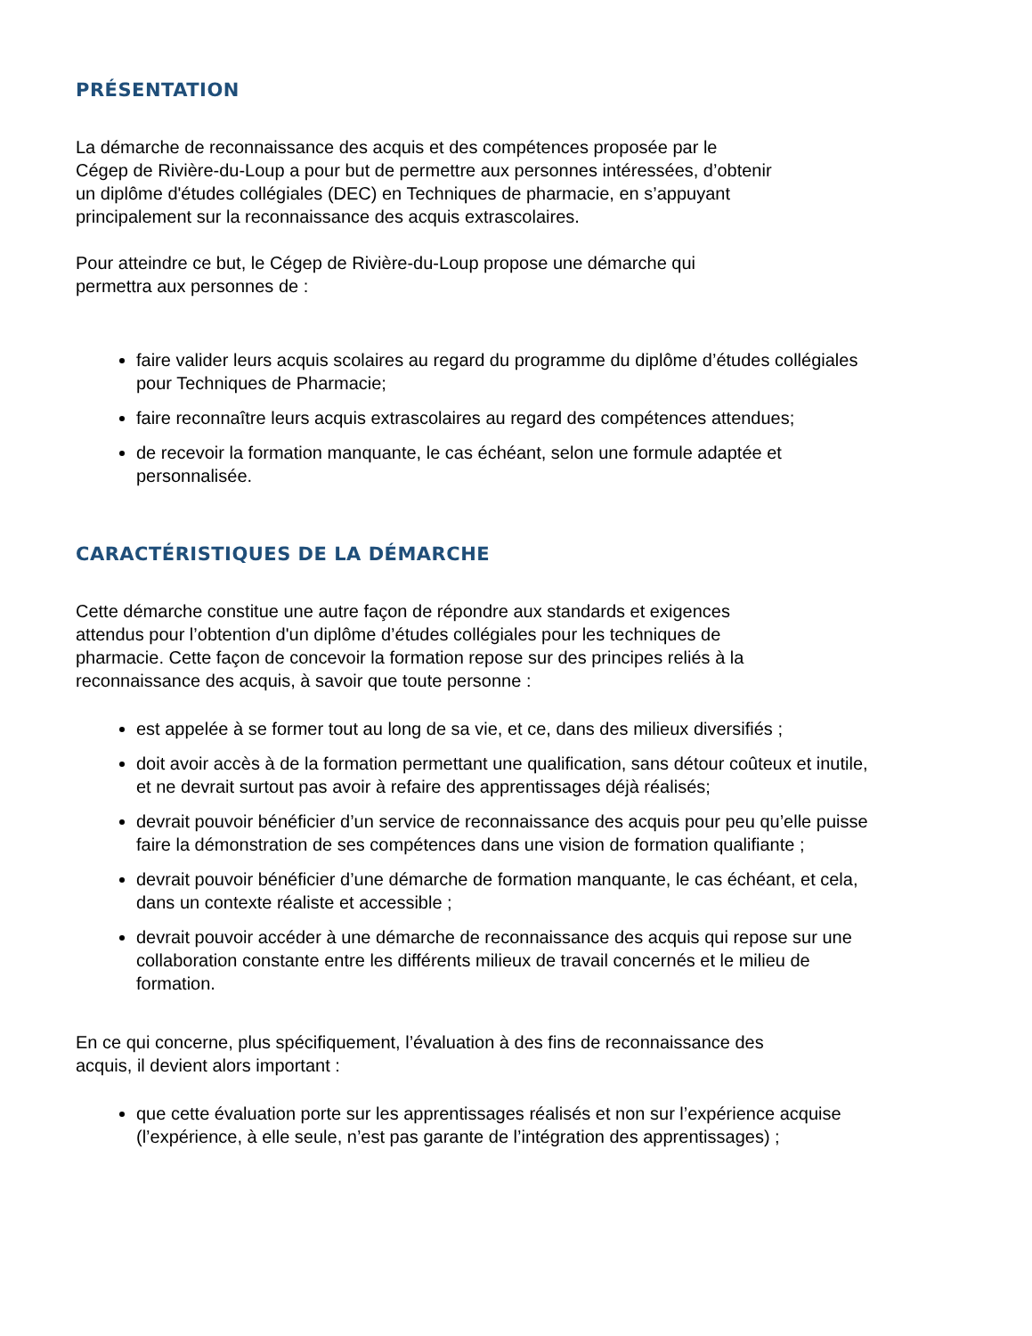PRÉSENTATION
La démarche de reconnaissance des acquis et des compétences proposée par le
Cégep de Rivière-du-Loup a pour but de permettre aux personnes intéressées, d’obtenir
un diplôme d'études collégiales (DEC) en Techniques de pharmacie, en s’appuyant
principalement sur la reconnaissance des acquis extrascolaires.
Pour atteindre ce but, le Cégep de Rivière-du-Loup propose une démarche qui
permettra aux personnes de :
faire valider leurs acquis scolaires au regard du programme du diplôme d’études collégiales pour Techniques de Pharmacie;
faire reconnaître leurs acquis extrascolaires au regard des compétences attendues;
de recevoir la formation manquante, le cas échéant, selon une formule adaptée et personnalisée.
CARACTÉRISTIQUES DE LA DÉMARCHE
Cette démarche constitue une autre façon de répondre aux standards et exigences
attendus pour l’obtention d'un diplôme d’études collégiales pour les techniques de
pharmacie. Cette façon de concevoir la formation repose sur des principes reliés à la
reconnaissance des acquis, à savoir que toute personne :
est appelée à se former tout au long de sa vie, et ce, dans des milieux diversifiés ;
doit avoir accès à de la formation permettant une qualification, sans détour coûteux et inutile, et ne devrait surtout pas avoir à refaire des apprentissages déjà réalisés;
devrait pouvoir bénéficier d’un service de reconnaissance des acquis pour peu qu’elle puisse faire la démonstration de ses compétences dans une vision de formation qualifiante ;
devrait pouvoir bénéficier d’une démarche de formation manquante, le cas échéant, et cela, dans un contexte réaliste et accessible ;
devrait pouvoir accéder à une démarche de reconnaissance des acquis qui repose sur une collaboration constante entre les différents milieux de travail concernés et le milieu de formation.
En ce qui concerne, plus spécifiquement, l’évaluation à des fins de reconnaissance des
acquis, il devient alors important :
que cette évaluation porte sur les apprentissages réalisés et non sur l’expérience acquise (l’expérience, à elle seule, n’est pas garante de l’intégration des apprentissages) ;